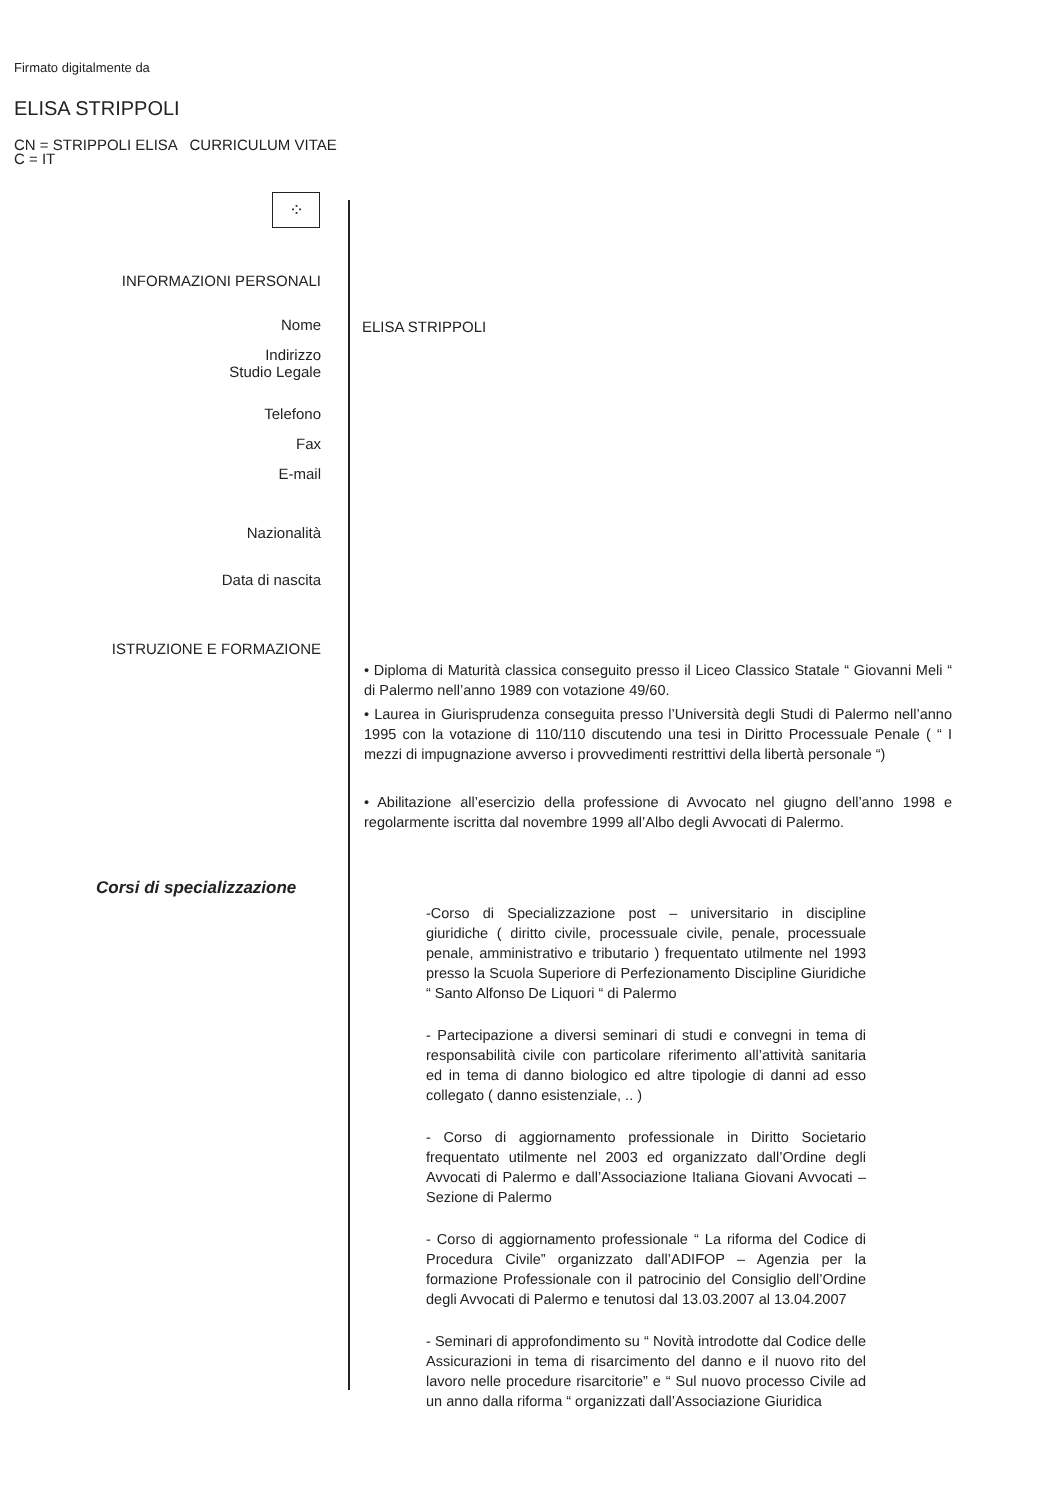Firmato digitalmente da
ELISA STRIPPOLI
CN = STRIPPOLI ELISA CURRICULUM VITAE
C = IT
⁘
INFORMAZIONI PERSONALI
Nome ELISA STRIPPOLI
Indirizzo
Studio Legale
Telefono
Fax
E-mail
Nazionalità
Data di nascita
ISTRUZIONE E FORMAZIONE
• Diploma di Maturità classica conseguito presso il Liceo Classico Statale “ Giovanni Meli “ di Palermo nell’anno 1989 con votazione 49/60.
• Laurea in Giurisprudenza conseguita presso l’Università degli Studi di Palermo nell’anno 1995 con la votazione di 110/110 discutendo una tesi in Diritto Processuale Penale ( “ I mezzi di impugnazione avverso i provvedimenti restrittivi della libertà personale “)
• Abilitazione all’esercizio della professione di Avvocato nel giugno dell’anno 1998 e regolarmente iscritta dal novembre 1999 all’Albo degli Avvocati di Palermo.
Corsi di specializzazione
-Corso di Specializzazione post – universitario in discipline giuridiche ( diritto civile, processuale civile, penale, processuale penale, amministrativo e tributario ) frequentato utilmente nel 1993 presso la Scuola Superiore di Perfezionamento Discipline Giuridiche “ Santo Alfonso De Liquori “ di Palermo
- Partecipazione a diversi seminari di studi e convegni in tema di responsabilità civile con particolare riferimento all’attività sanitaria ed in tema di danno biologico ed altre tipologie di danni ad esso collegato ( danno esistenziale, .. )
- Corso di aggiornamento professionale in Diritto Societario frequentato utilmente nel 2003 ed organizzato dall’Ordine degli Avvocati di Palermo e dall’Associazione Italiana Giovani Avvocati – Sezione di Palermo
- Corso di aggiornamento professionale “ La riforma del Codice di Procedura Civile” organizzato dall’ADIFOP – Agenzia per la formazione Professionale con il patrocinio del Consiglio dell’Ordine degli Avvocati di Palermo e tenutosi dal 13.03.2007 al 13.04.2007
- Seminari di approfondimento su “ Novità introdotte dal Codice delle Assicurazioni in tema di risarcimento del danno e il nuovo rito del lavoro nelle procedure risarcitorie” e “ Sul nuovo processo Civile ad un anno dalla riforma “ organizzati dall’Associazione Giuridica